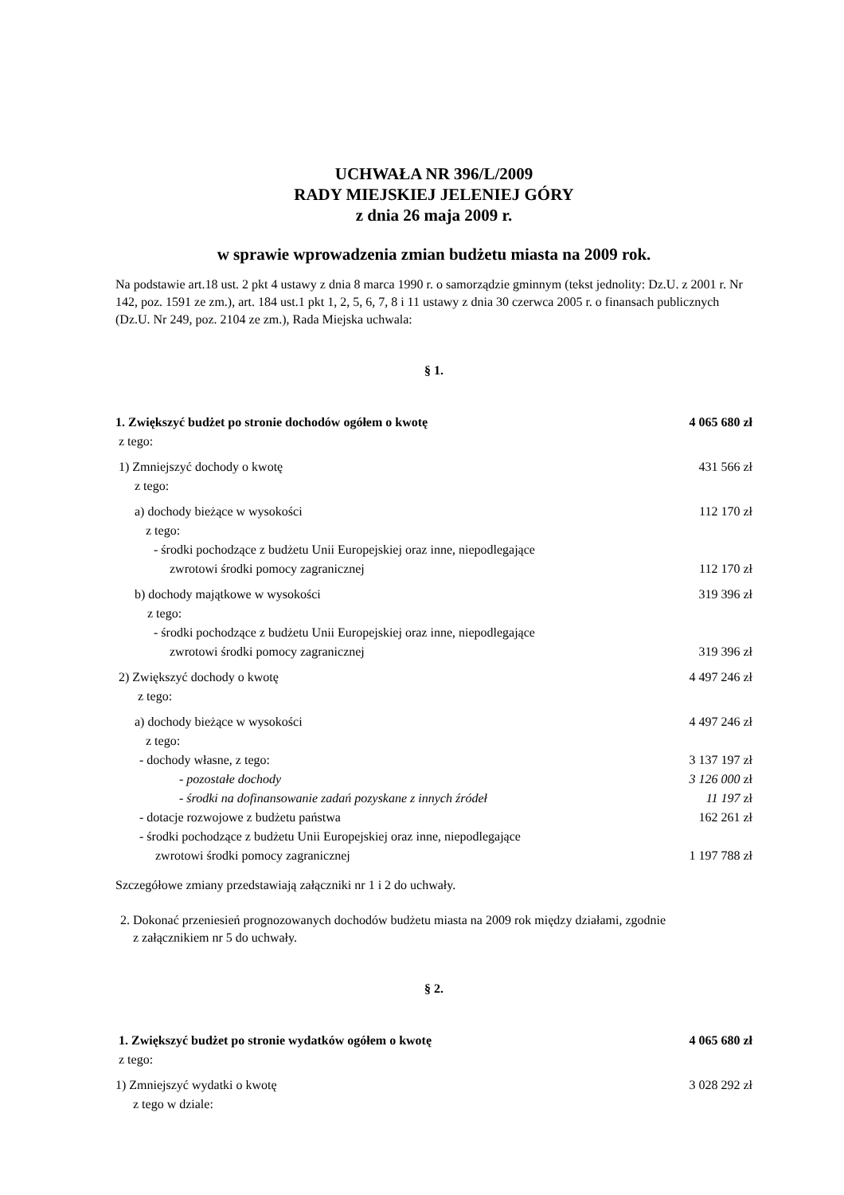UCHWAŁA NR 396/L/2009
RADY MIEJSKIEJ JELENIEJ GÓRY
z dnia 26 maja 2009 r.
w sprawie wprowadzenia zmian budżetu miasta na 2009 rok.
Na podstawie art.18 ust. 2 pkt 4 ustawy z dnia 8 marca 1990 r. o samorządzie gminnym (tekst jednolity: Dz.U. z 2001 r. Nr 142, poz. 1591 ze zm.), art. 184 ust.1 pkt 1, 2, 5, 6, 7, 8 i 11 ustawy z dnia 30 czerwca 2005 r. o finansach publicznych (Dz.U. Nr 249, poz. 2104 ze zm.), Rada Miejska uchwala:
§ 1.
1. Zwiększyć budżet po stronie dochodów ogółem o kwotę 4 065 680 zł
z tego:
1) Zmniejszyć dochody o kwotę 431 566 zł
z tego:
a) dochody bieżące w wysokości 112 170 zł
z tego:
- środki pochodzące z budżetu Unii Europejskiej oraz inne, niepodlegające
zwrotowi środki pomocy zagranicznej 112 170 zł
b) dochody majątkowe w wysokości 319 396 zł
z tego:
- środki pochodzące z budżetu Unii Europejskiej oraz inne, niepodlegające
zwrotowi środki pomocy zagranicznej 319 396 zł
2) Zwiększyć dochody o kwotę 4 497 246 zł
z tego:
a) dochody bieżące w wysokości 4 497 246 zł
z tego:
- dochody własne, z tego: 3 137 197 zł
- pozostałe dochody 3 126 000 zł
- środki na dofinansowanie zadań pozyskane z innych źródeł 11 197 zł
- dotacje rozwojowe z budżetu państwa 162 261 zł
- środki pochodzące z budżetu Unii Europejskiej oraz inne, niepodlegające
zwrotowi środki pomocy zagranicznej 1 197 788 zł
Szczegółowe zmiany przedstawiają załączniki nr 1 i 2 do uchwały.
2. Dokonać przeniesień prognozowanych dochodów budżetu miasta na 2009 rok między działami, zgodnie
z załącznikiem nr 5 do uchwały.
§ 2.
1. Zwiększyć budżet po stronie wydatków ogółem o kwotę 4 065 680 zł
z tego:
1) Zmniejszyć wydatki o kwotę 3 028 292 zł
z tego w dziale: